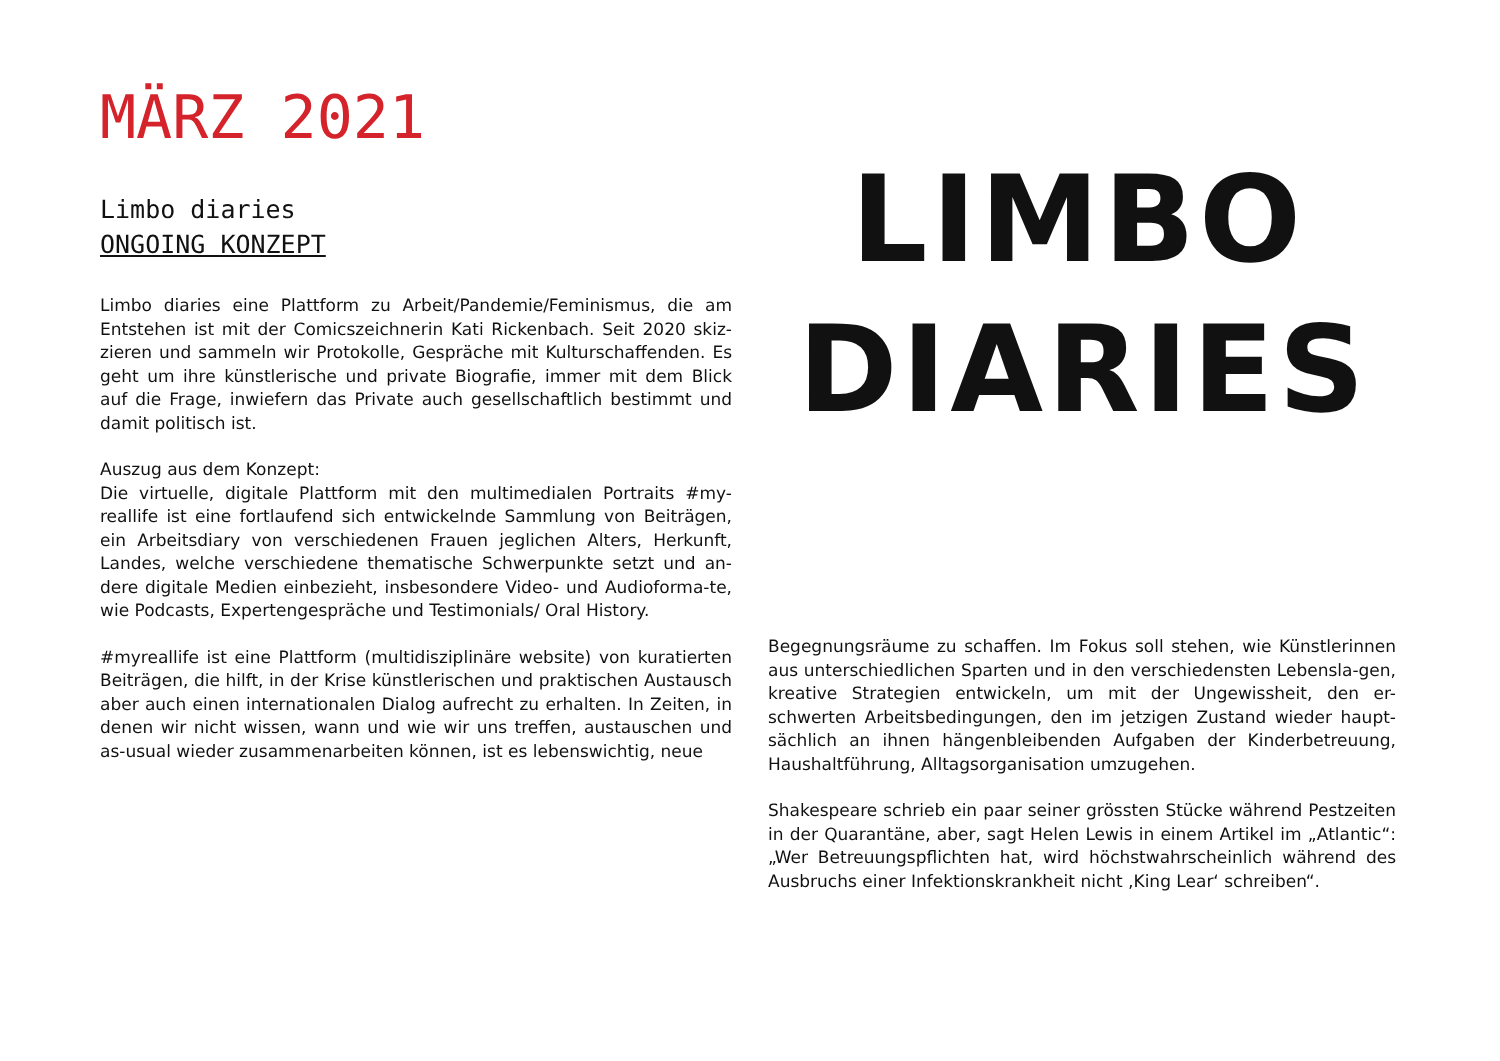MÄRZ 2021
Limbo diaries
ONGOING KONZEPT
Limbo diaries eine Plattform zu Arbeit/Pandemie/Feminismus, die am Entstehen ist mit der Comicszeichnerin Kati Rickenbach. Seit 2020 skiz-zieren und sammeln wir Protokolle, Gespräche mit Kulturschaffenden. Es geht um ihre künstlerische und private Biografie, immer mit dem Blick auf die Frage, inwiefern das Private auch gesellschaftlich bestimmt und damit politisch ist.
Auszug aus dem Konzept:
Die virtuelle, digitale Plattform mit den multimedialen Portraits #my-reallife ist eine fortlaufend sich entwickelnde Sammlung von Beiträgen, ein Arbeitsdiary von verschiedenen Frauen jeglichen Alters, Herkunft, Landes, welche verschiedene thematische Schwerpunkte setzt und an-dere digitale Medien einbezieht, insbesondere Video- und Audioforma-te, wie Podcasts, Expertengespräche und Testimonials/ Oral History.
#myreallife ist eine Plattform (multidisziplinäre website) von kuratierten Beiträgen, die hilft, in der Krise künstlerischen und praktischen Austausch aber auch einen internationalen Dialog aufrecht zu erhalten. In Zeiten, in denen wir nicht wissen, wann und wie wir uns treffen, austauschen und as-usual wieder zusammenarbeiten können, ist es lebenswichtig, neue
LIMBO
DIARIES
Begegnungsräume zu schaffen. Im Fokus soll stehen, wie Künstlerinnen aus unterschiedlichen Sparten und in den verschiedensten Lebensla-gen, kreative Strategien entwickeln, um mit der Ungewissheit, den er-schwerten Arbeitsbedingungen, den im jetzigen Zustand wieder haupt-sächlich an ihnen hängenbleibenden Aufgaben der Kinderbetreuung, Haushaltführung, Alltagsorganisation umzugehen.
Shakespeare schrieb ein paar seiner grössten Stücke während Pestzeiten in der Quarantäne, aber, sagt Helen Lewis in einem Artikel im „Atlantic“: „Wer Betreuungspflichten hat, wird höchstwahrscheinlich während des Ausbruchs einer Infektionskrankheit nicht ‚King Lear‘ schreiben“.